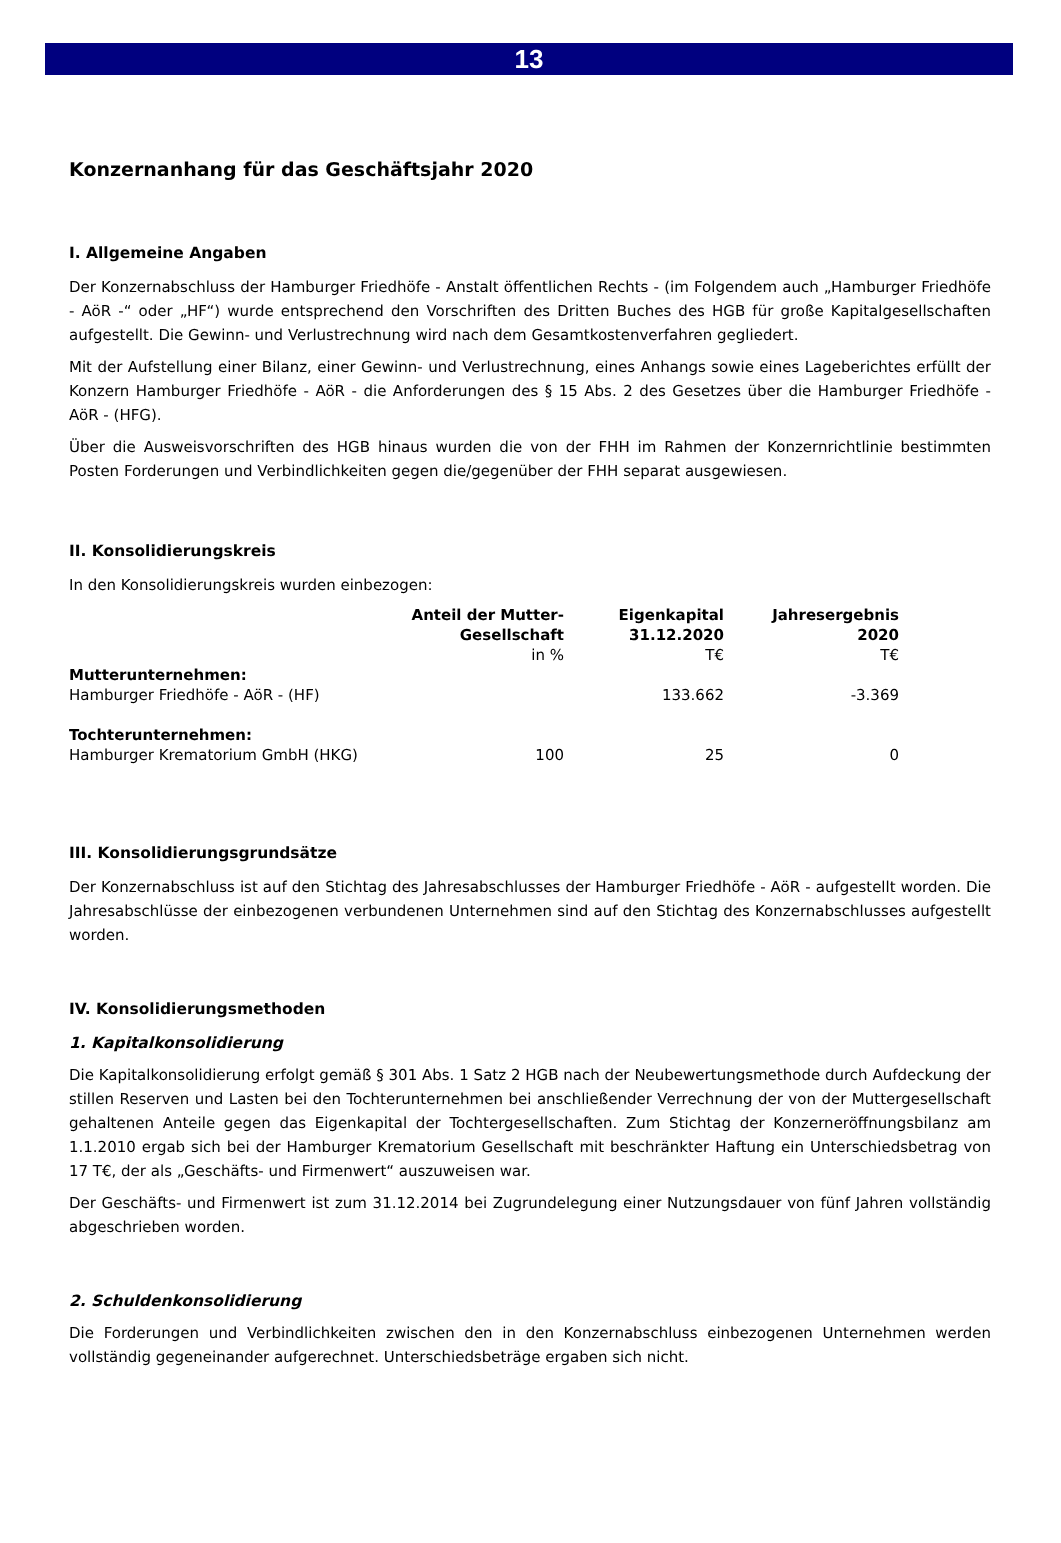13
Konzernanhang für das Geschäftsjahr 2020
I. Allgemeine Angaben
Der Konzernabschluss der Hamburger Friedhöfe - Anstalt öffentlichen Rechts - (im Folgendem auch „Hamburger Friedhöfe - AöR -“ oder „HF“) wurde entsprechend den Vorschriften des Dritten Buches des HGB für große Kapitalgesellschaften aufgestellt. Die Gewinn- und Verlustrechnung wird nach dem Gesamtkostenverfahren gegliedert.
Mit der Aufstellung einer Bilanz, einer Gewinn- und Verlustrechnung, eines Anhangs sowie eines Lageberichtes erfüllt der Konzern Hamburger Friedhöfe - AöR - die Anforderungen des § 15 Abs. 2 des Gesetzes über die Hamburger Friedhöfe - AöR - (HFG).
Über die Ausweisvorschriften des HGB hinaus wurden die von der FHH im Rahmen der Konzernrichtlinie bestimmten Posten Forderungen und Verbindlichkeiten gegen die/gegenüber der FHH separat ausgewiesen.
II. Konsolidierungskreis
In den Konsolidierungskreis wurden einbezogen:
| | Anteil der Mutter- Gesellschaft | Eigenkapital 31.12.2020 | Jahresergebnis 2020 |
| --- | --- | --- | --- |
| | in % | T€ | T€ |
| Mutterunternehmen: Hamburger Friedhöfe - AöR - (HF) | | 133.662 | -3.369 |
| Tochterunternehmen: Hamburger Krematorium GmbH (HKG) | 100 | 25 | 0 |
III. Konsolidierungsgrundsätze
Der Konzernabschluss ist auf den Stichtag des Jahresabschlusses der Hamburger Friedhöfe - AöR - aufgestellt worden. Die Jahresabschlüsse der einbezogenen verbundenen Unternehmen sind auf den Stichtag des Konzernabschlusses aufgestellt worden.
IV. Konsolidierungsmethoden
1. Kapitalkonsolidierung
Die Kapitalkonsolidierung erfolgt gemäß § 301 Abs. 1 Satz 2 HGB nach der Neubewertungsmethode durch Aufdeckung der stillen Reserven und Lasten bei den Tochterunternehmen bei anschließender Verrechnung der von der Muttergesellschaft gehaltenen Anteile gegen das Eigenkapital der Tochtergesellschaften. Zum Stichtag der Konzerneröffnungsbilanz am 1.1.2010 ergab sich bei der Hamburger Krematorium Gesellschaft mit beschränkter Haftung ein Unterschiedsbetrag von 17 T€, der als „Geschäfts- und Firmenwert“ auszuweisen war.
Der Geschäfts- und Firmenwert ist zum 31.12.2014 bei Zugrundelegung einer Nutzungsdauer von fünf Jahren vollständig abgeschrieben worden.
2. Schuldenkonsolidierung
Die Forderungen und Verbindlichkeiten zwischen den in den Konzernabschluss einbezogenen Unternehmen werden vollständig gegeneinander aufgerechnet. Unterschiedsbeträge ergaben sich nicht.